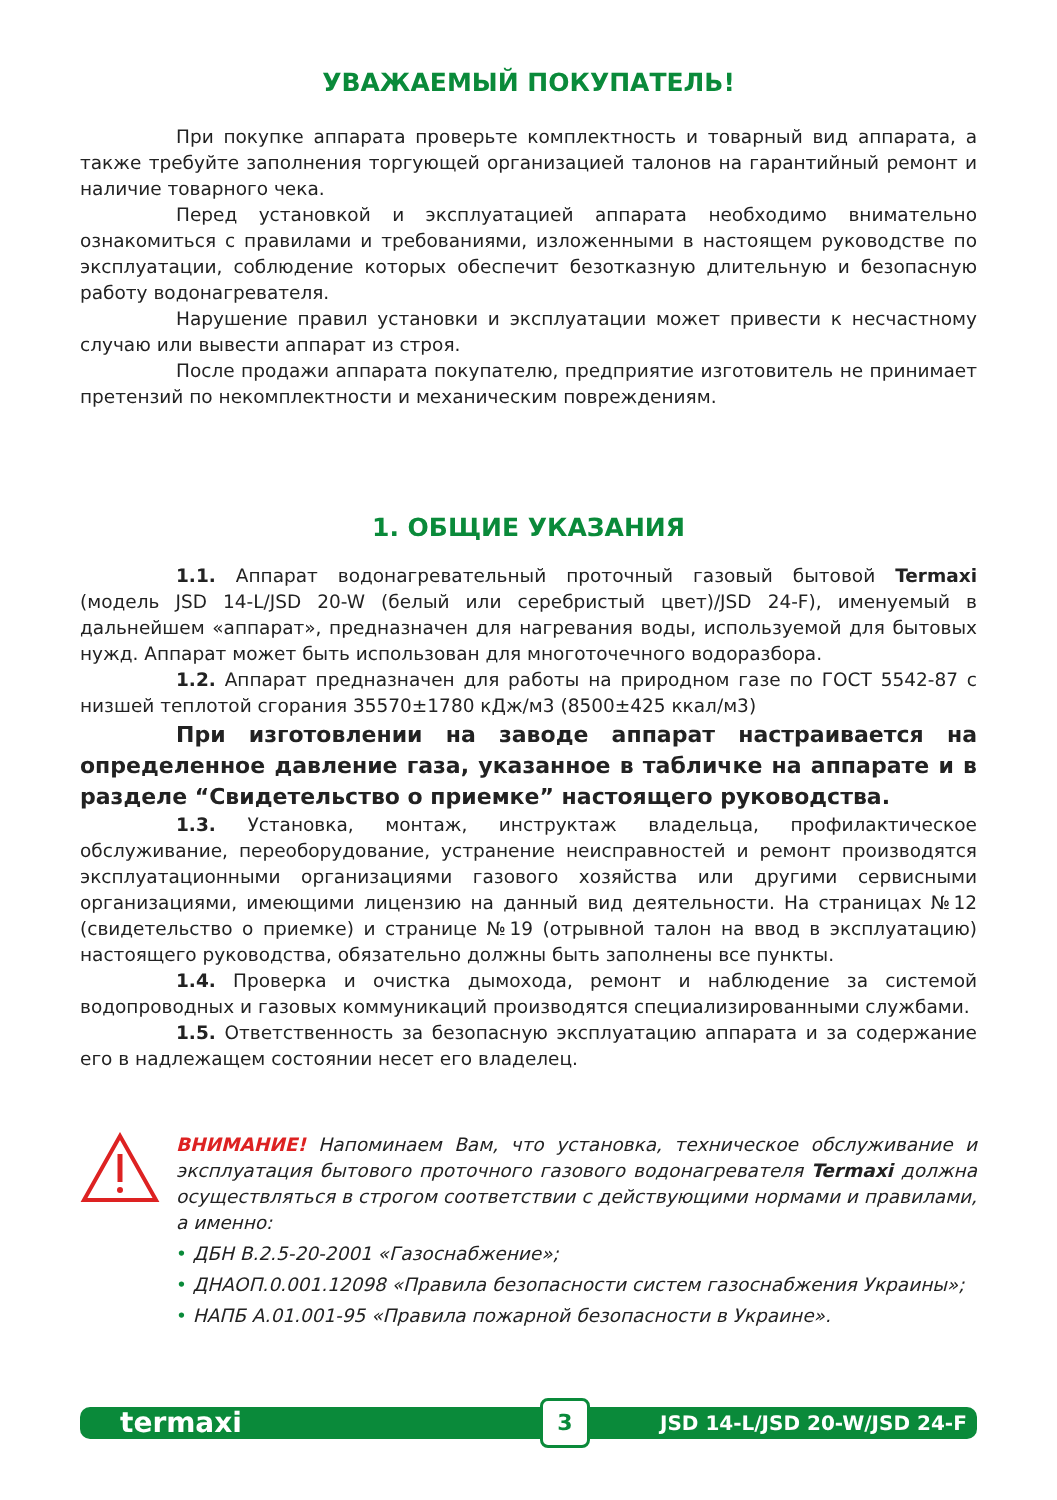УВАЖАЕМЫЙ ПОКУПАТЕЛЬ!
При покупке аппарата проверьте комплектность и товарный вид аппарата, а также требуйте заполнения торгующей организацией талонов на гарантийный ремонт и наличие товарного чека.
Перед установкой и эксплуатацией аппарата необходимо внимательно ознакомиться с правилами и требованиями, изложенными в настоящем руководстве по эксплуатации, соблюдение которых обеспечит безотказную длительную и безопасную работу водонагревателя.
Нарушение правил установки и эксплуатации может привести к несчастному случаю или вывести аппарат из строя.
После продажи аппарата покупателю, предприятие изготовитель не принимает претензий по некомплектности и механическим повреждениям.
1. ОБЩИЕ УКАЗАНИЯ
1.1. Аппарат водонагревательный проточный газовый бытовой Termaxi (модель JSD 14-L/JSD 20-W (белый или серебристый цвет)/JSD 24-F), именуемый в дальнейшем «аппарат», предназначен для нагревания воды, используемой для бытовых нужд. Аппарат может быть использован для многоточечного водоразбора.
1.2. Аппарат предназначен для работы на природном газе по ГОСТ 5542-87 с низшей теплотой сгорания 35570±1780 кДж/м3 (8500±425 ккал/м3)
При изготовлении на заводе аппарат настраивается на определенное давление газа, указанное в табличке на аппарате и в разделе “Свидетельство о приемке” настоящего руководства.
1.3. Установка, монтаж, инструктаж владельца, профилактическое обслуживание, переоборудование, устранение неисправностей и ремонт производятся эксплуатационными организациями газового хозяйства или другими сервисными организациями, имеющими лицензию на данный вид деятельности. На страницах №12 (свидетельство о приемке) и странице №19 (отрывной талон на ввод в эксплуатацию) настоящего руководства, обязательно должны быть заполнены все пункты.
1.4. Проверка и очистка дымохода, ремонт и наблюдение за системой водопроводных и газовых коммуникаций производятся специализированными службами.
1.5. Ответственность за безопасную эксплуатацию аппарата и за содержание его в надлежащем состоянии несет его владелец.
ВНИМАНИЕ! Напоминаем Вам, что установка, техническое обслуживание и эксплуатация бытового проточного газового водонагревателя Termaxi должна осуществляться в строгом соответствии с действующими нормами и правилами, а именно:
• ДБН В.2.5-20-2001 «Газоснабжение»;
• ДНАОП.0.001.12098 «Правила безопасности систем газоснабжения Украины»;
• НАПБ А.01.001-95 «Правила пожарной безопасности в Украине».
termaxi 3 JSD 14-L/JSD 20-W/JSD 24-F